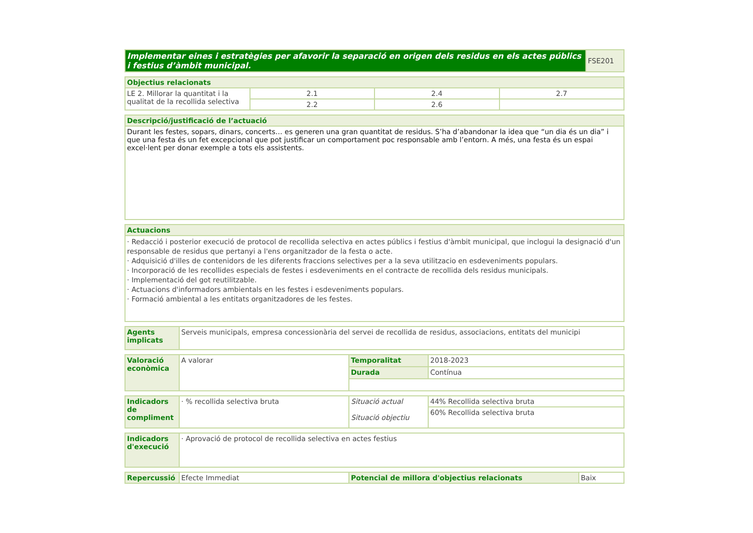| Implementar eines i estratègies per afavorir la separació en origen dels residus en els actes públics i festius d’àmbit municipal. | FSE201 |
| Objectius relacionats | | | |
| LE 2. Millorar la quantitat i la qualitat de la recollida selectiva | 2.1 | 2.4 | 2.7 |
| | 2.2 | 2.6 | |
| Descripció/justificació de l’actuació |
| Durant les festes, sopars, dinars, concerts… es generen una gran quantitat de residus. S’ha d’abandonar la idea que “un dia és un dia” i que una festa és un fet excepcional que pot justificar un comportament poc responsable amb l’entorn. A més, una festa és un espai excel·lent per donar exemple a tots els assistents. |
| Actuacions |
| · Redacció i posterior execució de protocol de recollida selectiva en actes públics i festius d'àmbit municipal, que inclogui la designació d'un responsable de residus que pertanyi a l'ens organitzador de la festa o acte. · Adquisició d'illes de contenidors de les diferents fraccions selectives per a la seva utilitzacio en esdeveniments populars. · Incorporació de les recollides especials de festes i esdeveniments en el contracte de recollida dels residus municipals. · Implementació del got reutilitzable. · Actuacions d'informadors ambientals en les festes i esdeveniments populars. · Formació ambiental a les entitats organitzadores de les festes. |
| Agents implicats | Serveis municipals, empresa concessionària del servei de recollida de residus, associacions, entitats del municipi |
| Valoració econòmica | A valorar | Temporalitat | 2018-2023 |
| | | Durada | Contínua |
| Indicadors de compliment | · % recollida selectiva bruta | Situació actual Situació objectiu | 44% Recollida selectiva bruta |
| | | | 60% Recollida selectiva bruta |
| Indicadors d'execució | · Aprovació de protocol de recollida selectiva en actes festius |
| Repercussió | Efecte Immediat | Potencial de millora d'objectius relacionats | Baix |